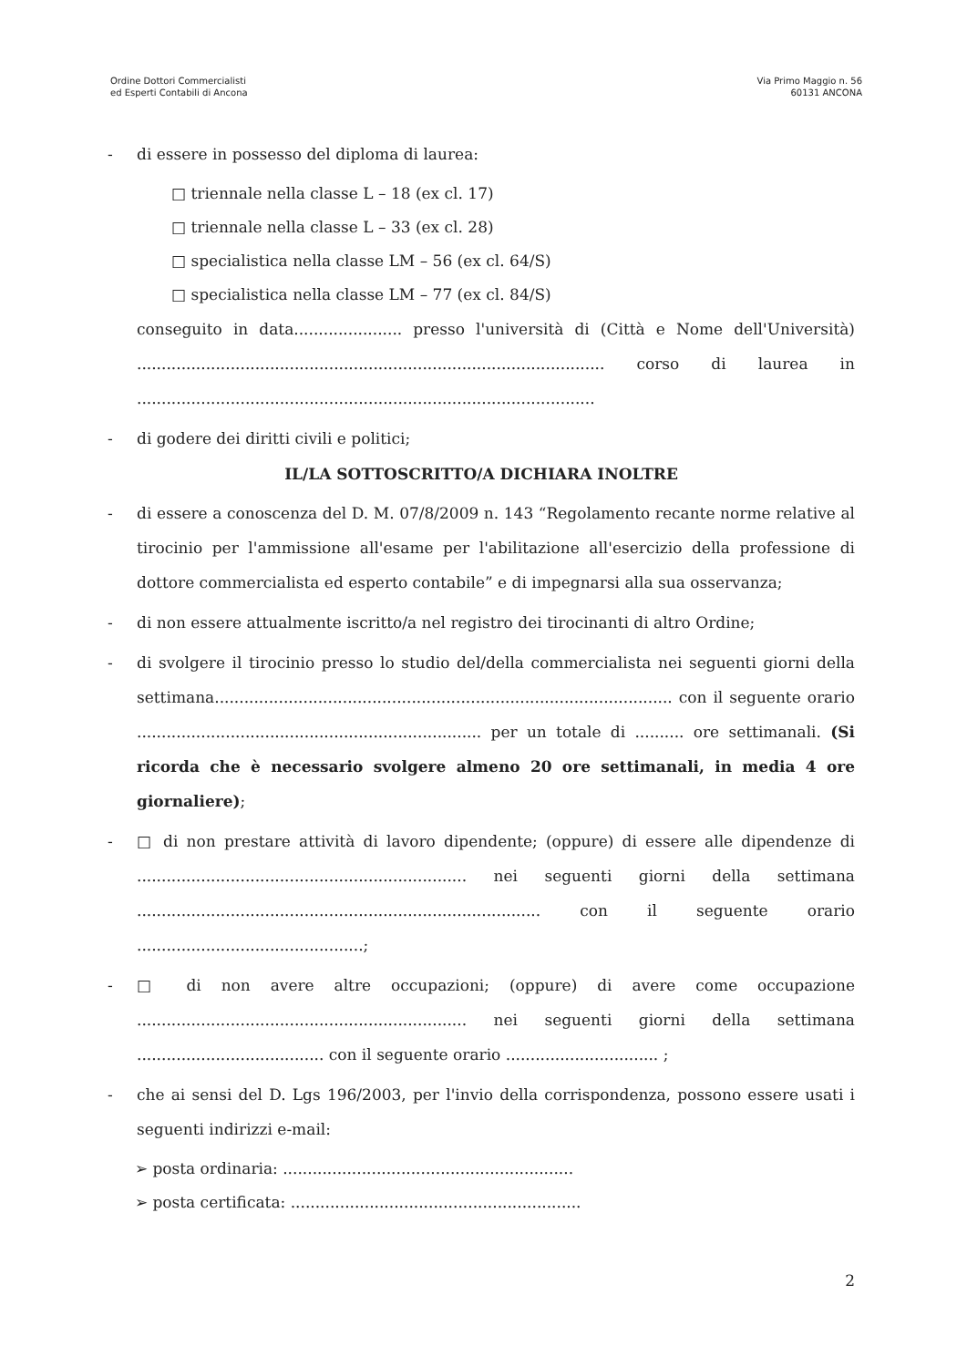Ordine Dottori Commercialisti
ed Esperti Contabili di Ancona
Via Primo Maggio n. 56
60131 ANCONA
- di essere in possesso del diploma di laurea:
□ triennale nella classe L – 18 (ex cl. 17)
□ triennale nella classe L – 33 (ex cl. 28)
□ specialistica nella classe LM – 56 (ex cl. 64/S)
□ specialistica nella classe LM – 77 (ex cl. 84/S)
conseguito in data...................... presso l'università di (Città e Nome dell'Università) ............................................................................................... corso di laurea in .............................................................................................
- di godere dei diritti civili e politici;
IL/LA SOTTOSCRITTO/A DICHIARA INOLTRE
- di essere a conoscenza del D. M. 07/8/2009 n. 143 “Regolamento recante norme relative al tirocinio per l'ammissione all'esame per l'abilitazione all'esercizio della professione di dottore commercialista ed esperto contabile” e di impegnarsi alla sua osservanza;
- di non essere attualmente iscritto/a nel registro dei tirocinanti di altro Ordine;
- di svolgere il tirocinio presso lo studio del/della commercialista nei seguenti giorni della settimana............................................................................................. con il seguente orario ...................................................................... per un totale di .......... ore settimanali. (Si ricorda che è necessario svolgere almeno 20 ore settimanali, in media 4 ore giornaliere);
- □ di non prestare attività di lavoro dipendente; (oppure) di essere alle dipendenze di ................................................................... nei seguenti giorni della settimana .................................................................................. con il seguente orario ..............................................;
- □ di non avere altre occupazioni; (oppure) di avere come occupazione ................................................................... nei seguenti giorni della settimana ...................................... con il seguente orario ............................... ;
- che ai sensi del D. Lgs 196/2003, per l'invio della corrispondenza, possono essere usati i seguenti indirizzi e-mail:
➢ posta ordinaria: ...........................................................
➢ posta certificata: ...........................................................
2